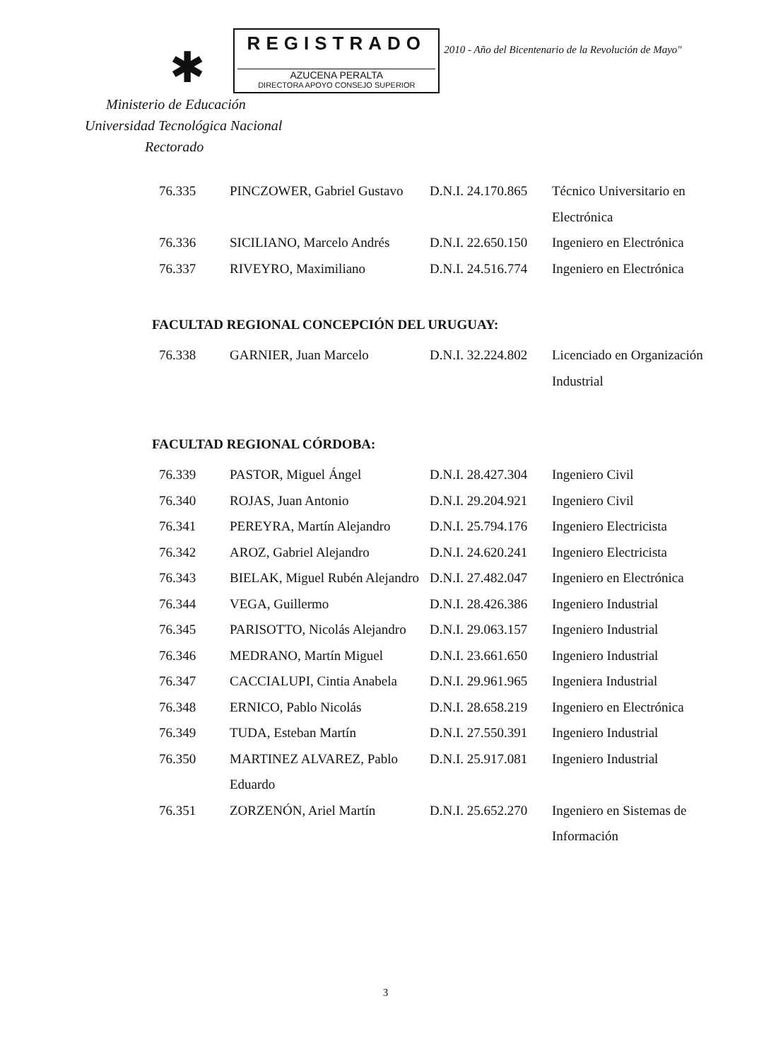✱
REGISTRADO
AZUCENA PERALTA
DIRECTORA APOYO CONSEJO SUPERIOR
2010 - Año del Bicentenario de la Revolución de Mayo"
Ministerio de Educación
Universidad Tecnológica Nacional
Rectorado
| 76.335 | PINCZOWER, Gabriel Gustavo | D.N.I. 24.170.865 | Técnico Universitario en Electrónica |
| 76.336 | SICILIANO, Marcelo Andrés | D.N.I. 22.650.150 | Ingeniero en Electrónica |
| 76.337 | RIVEYRO, Maximiliano | D.N.I. 24.516.774 | Ingeniero en Electrónica |
FACULTAD REGIONAL CONCEPCIÓN DEL URUGUAY:
| 76.338 | GARNIER, Juan Marcelo | D.N.I. 32.224.802 | Licenciado en Organización Industrial |
FACULTAD REGIONAL CÓRDOBA:
| 76.339 | PASTOR, Miguel Ángel | D.N.I. 28.427.304 | Ingeniero Civil |
| 76.340 | ROJAS, Juan Antonio | D.N.I. 29.204.921 | Ingeniero Civil |
| 76.341 | PEREYRA, Martín Alejandro | D.N.I. 25.794.176 | Ingeniero Electricista |
| 76.342 | AROZ, Gabriel Alejandro | D.N.I. 24.620.241 | Ingeniero Electricista |
| 76.343 | BIELAK, Miguel Rubén Alejandro | D.N.I. 27.482.047 | Ingeniero en Electrónica |
| 76.344 | VEGA, Guillermo | D.N.I. 28.426.386 | Ingeniero Industrial |
| 76.345 | PARISOTTO, Nicolás Alejandro | D.N.I. 29.063.157 | Ingeniero Industrial |
| 76.346 | MEDRANO, Martín Miguel | D.N.I. 23.661.650 | Ingeniero Industrial |
| 76.347 | CACCIALUPI, Cintia Anabela | D.N.I. 29.961.965 | Ingeniera Industrial |
| 76.348 | ERNICO, Pablo Nicolás | D.N.I. 28.658.219 | Ingeniero en Electrónica |
| 76.349 | TUDA, Esteban Martín | D.N.I. 27.550.391 | Ingeniero Industrial |
| 76.350 | MARTINEZ ALVAREZ, Pablo Eduardo | D.N.I. 25.917.081 | Ingeniero Industrial |
| 76.351 | ZORZENÓN, Ariel Martín | D.N.I. 25.652.270 | Ingeniero en Sistemas de Información |
3